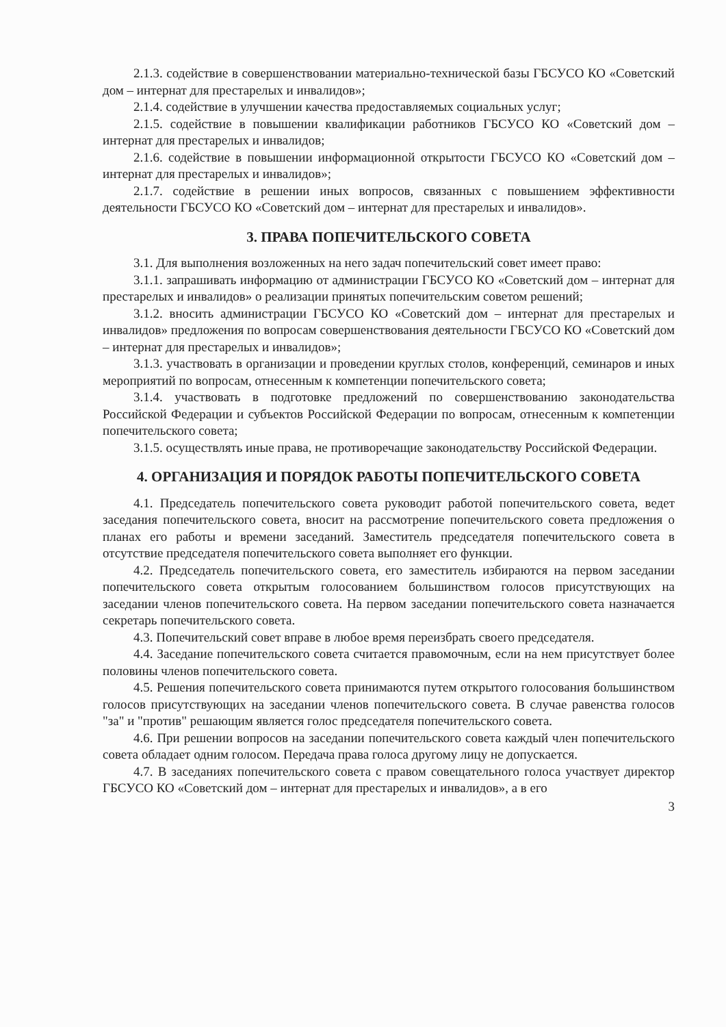2.1.3. содействие в совершенствовании материально-технической базы ГБСУСО КО «Советский дом – интернат для престарелых и инвалидов»;
2.1.4. содействие в улучшении качества предоставляемых социальных услуг;
2.1.5. содействие в повышении квалификации работников ГБСУСО КО «Советский дом – интернат для престарелых и инвалидов;
2.1.6. содействие в повышении информационной открытости ГБСУСО КО «Советский дом – интернат для престарелых и инвалидов»;
2.1.7. содействие в решении иных вопросов, связанных с повышением эффективности деятельности ГБСУСО КО «Советский дом – интернат для престарелых и инвалидов».
3. ПРАВА ПОПЕЧИТЕЛЬСКОГО СОВЕТА
3.1. Для выполнения возложенных на него задач попечительский совет имеет право:
3.1.1. запрашивать информацию от администрации ГБСУСО КО «Советский дом – интернат для престарелых и инвалидов» о реализации принятых попечительским советом решений;
3.1.2. вносить администрации ГБСУСО КО «Советский дом – интернат для престарелых и инвалидов» предложения по вопросам совершенствования деятельности ГБСУСО КО «Советский дом – интернат для престарелых и инвалидов»;
3.1.3. участвовать в организации и проведении круглых столов, конференций, семинаров и иных мероприятий по вопросам, отнесенным к компетенции попечительского совета;
3.1.4. участвовать в подготовке предложений по совершенствованию законодательства Российской Федерации и субъектов Российской Федерации по вопросам, отнесенным к компетенции попечительского совета;
3.1.5. осуществлять иные права, не противоречащие законодательству Российской Федерации.
4. ОРГАНИЗАЦИЯ И ПОРЯДОК РАБОТЫ ПОПЕЧИТЕЛЬСКОГО СОВЕТА
4.1. Председатель попечительского совета руководит работой попечительского совета, ведет заседания попечительского совета, вносит на рассмотрение попечительского совета предложения о планах его работы и времени заседаний. Заместитель председателя попечительского совета в отсутствие председателя попечительского совета выполняет его функции.
4.2. Председатель попечительского совета, его заместитель избираются на первом заседании попечительского совета открытым голосованием большинством голосов присутствующих на заседании членов попечительского совета. На первом заседании попечительского совета назначается секретарь попечительского совета.
4.3. Попечительский совет вправе в любое время переизбрать своего председателя.
4.4. Заседание попечительского совета считается правомочным, если на нем присутствует более половины членов попечительского совета.
4.5. Решения попечительского совета принимаются путем открытого голосования большинством голосов присутствующих на заседании членов попечительского совета. В случае равенства голосов "за" и "против" решающим является голос председателя попечительского совета.
4.6. При решении вопросов на заседании попечительского совета каждый член попечительского совета обладает одним голосом. Передача права голоса другому лицу не допускается.
4.7. В заседаниях попечительского совета с правом совещательного голоса участвует директор ГБСУСО КО «Советский дом – интернат для престарелых и инвалидов», а в его
3